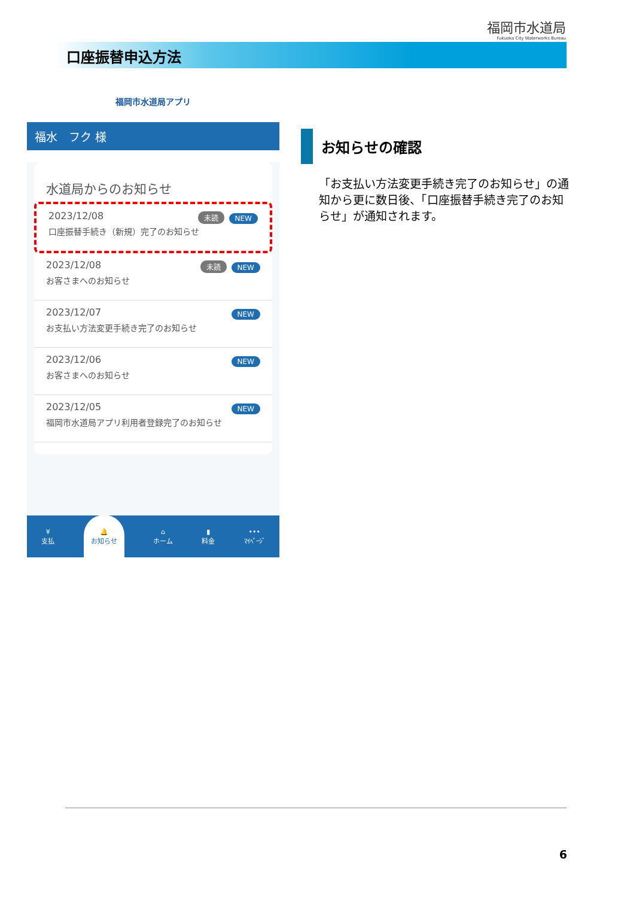福岡市水道局
Fukuoka City Waterworks Bureau
口座振替申込方法
福岡市水道局アプリ
福水　フク 様
水道局からのお知らせ
2023/12/08
口座振替手続き（新規）完了のお知らせ
未読 NEW
2023/12/08
お客さまへのお知らせ
未読 NEW
2023/12/07
お支払い方法変更手続き完了のお知らせ
NEW
2023/12/06
お客さまへのお知らせ
NEW
2023/12/05
福岡市水道局アプリ利用者登録完了のお知らせ
NEW
¥
支払 🔔
お知らせ ⌂
ホーム ▮
料金 •••
ﾏｲﾍﾟｰｼﾞ
お知らせの確認
「お支払い方法変更手続き完了のお知らせ」の通知から更に数日後、「口座振替手続き完了のお知らせ」が通知されます。
6